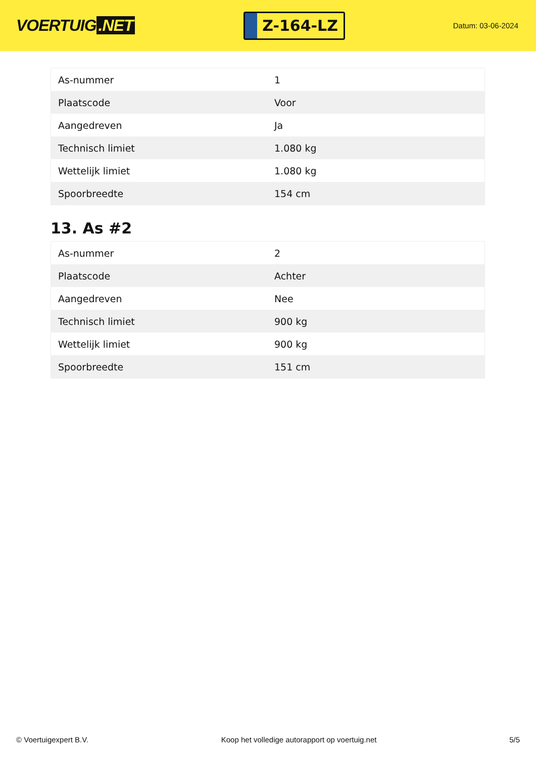VOERTUIG.NET
Z-164-LZ
Datum: 03-06-2024
| As-nummer | 1 |
| Plaatscode | Voor |
| Aangedreven | Ja |
| Technisch limiet | 1.080 kg |
| Wettelijk limiet | 1.080 kg |
| Spoorbreedte | 154 cm |
13. As #2
| As-nummer | 2 |
| Plaatscode | Achter |
| Aangedreven | Nee |
| Technisch limiet | 900 kg |
| Wettelijk limiet | 900 kg |
| Spoorbreedte | 151 cm |
© Voertuigexpert B.V. Koop het volledige autorapport op voertuig.net 5/5